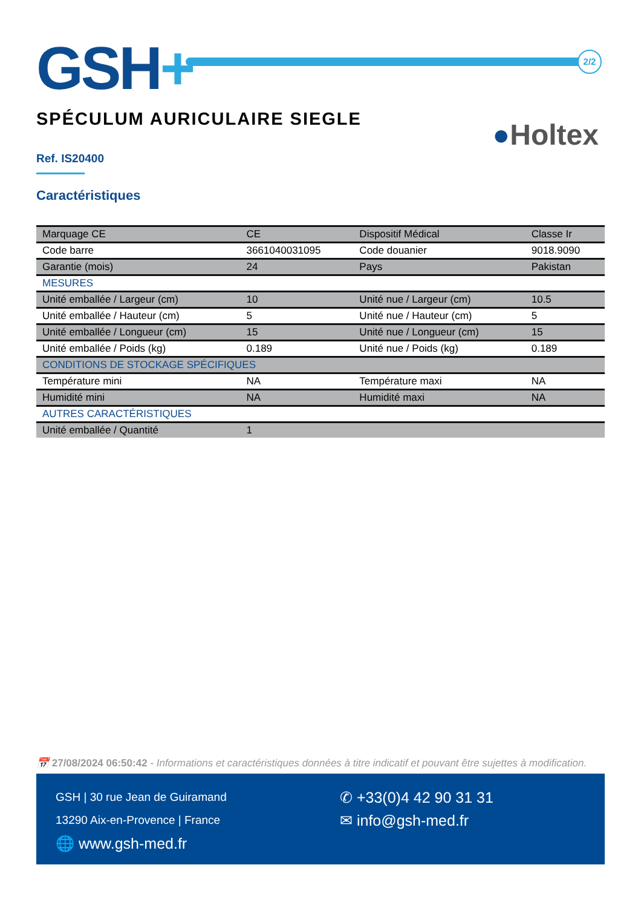GSH+ 2/2
SPÉCULUM AURICULAIRE SIEGLE
●Holtex
Ref. IS20400
Caractéristiques
| Marquage CE | CE | Dispositif Médical | Classe Ir |
| Code barre | 3661040031095 | Code douanier | 9018.9090 |
| Garantie (mois) | 24 | Pays | Pakistan |
| MESURES | | | |
| Unité emballée / Largeur (cm) | 10 | Unité nue / Largeur (cm) | 10.5 |
| Unité emballée / Hauteur (cm) | 5 | Unité nue / Hauteur (cm) | 5 |
| Unité emballée / Longueur (cm) | 15 | Unité nue / Longueur (cm) | 15 |
| Unité emballée / Poids (kg) | 0.189 | Unité nue / Poids (kg) | 0.189 |
| CONDITIONS DE STOCKAGE SPÉCIFIQUES | | | |
| Température mini | NA | Température maxi | NA |
| Humidité mini | NA | Humidité maxi | NA |
| AUTRES CARACTÉRISTIQUES | | | |
| Unité emballée / Quantité | 1 | | |
📅 27/08/2024 06:50:42 - Informations et caractéristiques données à titre indicatif et pouvant être sujettes à modification.
GSH | 30 rue Jean de Guiramand
13290 Aix-en-Provence | France
🌐 www.gsh-med.fr
✆ +33(0)4 42 90 31 31
✉ info@gsh-med.fr